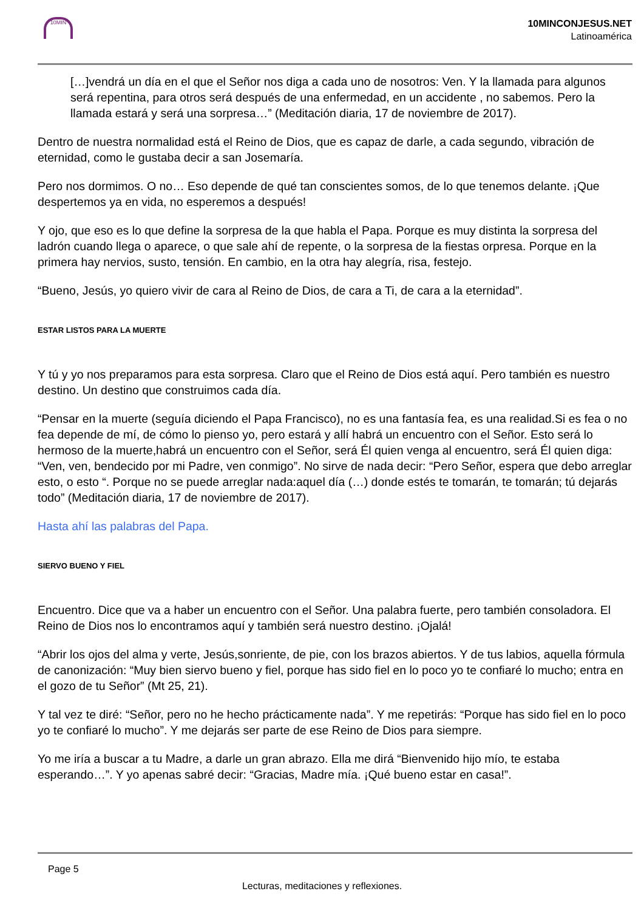10MIN
10MINCONJESUS.NET
Latinoamérica
[…]vendrá un día en el que el Señor nos diga a cada uno de nosotros: Ven. Y la llamada para algunos será repentina, para otros será después de una enfermedad, en un accidente , no sabemos. Pero la llamada estará y será una sorpresa…” (Meditación diaria, 17 de noviembre de 2017).
Dentro de nuestra normalidad está el Reino de Dios, que es capaz de darle, a cada segundo, vibración de eternidad, como le gustaba decir a san Josemaría.
Pero nos dormimos. O no… Eso depende de qué tan conscientes somos, de lo que tenemos delante. ¡Que despertemos ya en vida, no esperemos a después!
Y ojo, que eso es lo que define la sorpresa de la que habla el Papa. Porque es muy distinta la sorpresa del ladrón cuando llega o aparece, o que sale ahí de repente, o la sorpresa de la fiestas orpresa. Porque en la primera hay nervios, susto, tensión. En cambio, en la otra hay alegría, risa, festejo.
“Bueno, Jesús, yo quiero vivir de cara al Reino de Dios, de cara a Ti, de cara a la eternidad”.
ESTAR LISTOS PARA LA MUERTE
Y tú y yo nos preparamos para esta sorpresa. Claro que el Reino de Dios está aquí. Pero también es nuestro destino. Un destino que construimos cada día.
“Pensar en la muerte (seguía diciendo el Papa Francisco), no es una fantasía fea, es una realidad.Si es fea o no fea depende de mí, de cómo lo pienso yo, pero estará y allí habrá un encuentro con el Señor. Esto será lo hermoso de la muerte,habrá un encuentro con el Señor, será Él quien venga al encuentro, será Él quien diga: “Ven, ven, bendecido por mi Padre, ven conmigo”. No sirve de nada decir: “Pero Señor, espera que debo arreglar esto, o esto “. Porque no se puede arreglar nada:aquel día (…) donde estés te tomarán, te tomarán; tú dejarás todo” (Meditación diaria, 17 de noviembre de 2017).
Hasta ahí las palabras del Papa.
SIERVO BUENO Y FIEL
Encuentro. Dice que va a haber un encuentro con el Señor. Una palabra fuerte, pero también consoladora. El Reino de Dios nos lo encontramos aquí y también será nuestro destino. ¡Ojalá!
“Abrir los ojos del alma y verte, Jesús,sonriente, de pie, con los brazos abiertos. Y de tus labios, aquella fórmula de canonización: “Muy bien siervo bueno y fiel, porque has sido fiel en lo poco yo te confiaré lo mucho; entra en el gozo de tu Señor” (Mt 25, 21).
Y tal vez te diré: “Señor, pero no he hecho prácticamente nada”. Y me repetirás: “Porque has sido fiel en lo poco yo te confiaré lo mucho”. Y me dejarás ser parte de ese Reino de Dios para siempre.
Yo me iría a buscar a tu Madre, a darle un gran abrazo. Ella me dirá “Bienvenido hijo mío, te estaba esperando…”. Y yo apenas sabré decir: “Gracias, Madre mía. ¡Qué bueno estar en casa!”.
Page 5
Lecturas, meditaciones y reflexiones.